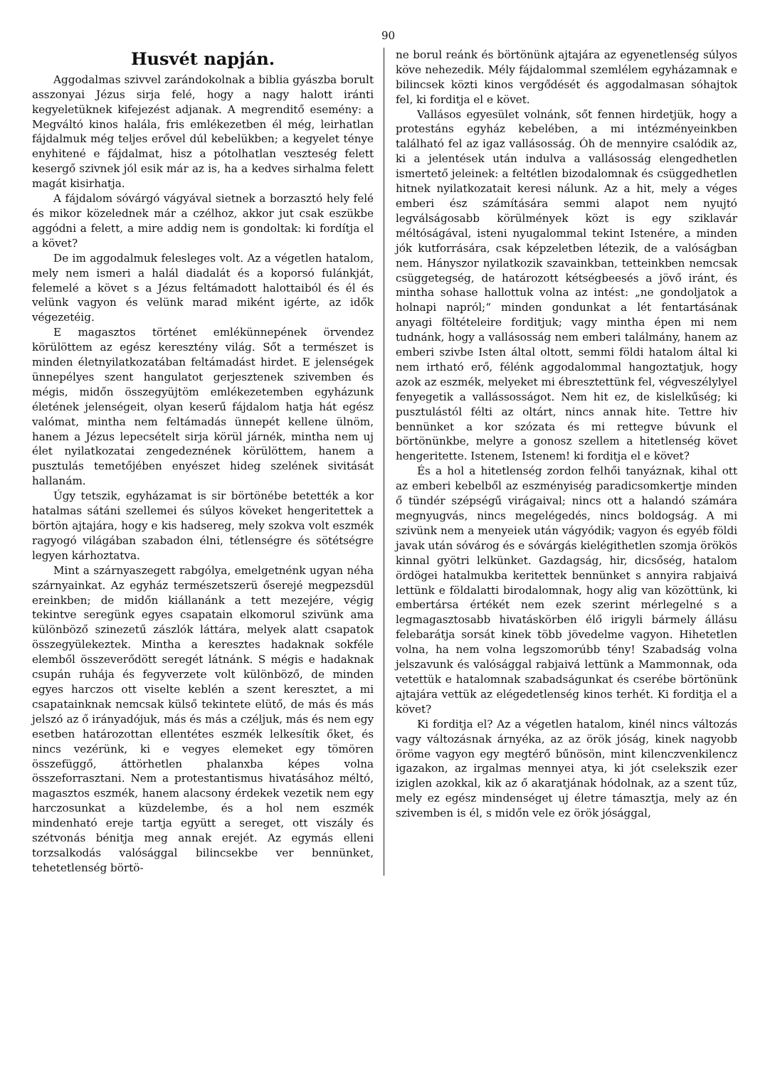90
Husvét napján.
Aggodalmas szivvel zarándokolnak a biblia gyászba borult asszonyai Jézus sirja felé, hogy a nagy halott iránti kegyeletüknek kifejezést adjanak. A megrenditő esemény: a Megváltó kinos halála, fris emlékezetben él még, leirhatlan fájdalmuk még teljes erővel dúl kebelükben; a kegyelet ténye enyhitené e fájdalmat, hisz a pótolhatlan veszteség felett kesergő szivnek jól esik már az is, ha a kedves sirhalma felett magát kisirhatja.
A fájdalom sóvárgó vágyával sietnek a borzasztó hely felé és mikor közelednek már a czélhoz, akkor jut csak eszükbe aggódni a felett, a mire addig nem is gondoltak: ki fordítja el a követ?
De im aggodalmuk felesleges volt. Az a végetlen hatalom, mely nem ismeri a halál diadalát és a koporsó fulánkját, felemelé a követ s a Jézus feltámadott halottaiból és él és velünk vagyon és velünk marad miként igérte, az idők végezetéig.
E magasztos történet emlékünnepének örvendez körülöttem az egész keresztény világ. Sőt a természet is minden életnyilatkozatában feltámadást hirdet. E jelenségek ünnepélyes szent hangulatot gerjesztenek szivemben és mégis, midőn összegyüjtöm emlékezetemben egyházunk életének jelenségeit, olyan keserű fájdalom hatja hát egész valómat, mintha nem feltámadás ünnepét kellene ülnöm, hanem a Jézus lepecsételt sirja körül járnék, mintha nem uj élet nyilatkozatai zengedeznének körülöttem, hanem a pusztulás temetőjében enyészet hideg szelének sivitását hallanám.
Úgy tetszik, egyházamat is sir börtönébe betették a kor hatalmas sátáni szellemei és súlyos köveket hengeritettek a börtön ajtajára, hogy e kis hadsereg, mely szokva volt eszmék ragyogó világában szabadon élni, tétlenségre és sötétségre legyen kárhoztatva.
Mint a szárnyaszegett rabgólya, emelgetnénk ugyan néha szárnyainkat. Az egyház természetszerü őserejé megpezsdül ereinkben; de midőn kiállanánk a tett mezejére, végig tekintve seregünk egyes csapatain elkomorul szivünk ama különböző szinezetű zászlók láttára, melyek alatt csapatok összegyülekeztek. Mintha a keresztes hadaknak sokféle elemből összeverődött seregét látnánk. S mégis e hadaknak csupán ruhája és fegyverzete volt különböző, de minden egyes harczos ott viselte keblén a szent keresztet, a mi csapatainknak nemcsak külső tekintete elütő, de más és más jelszó az ő irányadójuk, más és más a czéljuk, más és nem egy esetben határozottan ellentétes eszmék lelkesítik őket, és nincs vezérünk, ki e vegyes elemeket egy tömören összefüggő, áttörhetlen phalanxba képes volna összeforrasztani. Nem a protestantismus hivatásához méltó, magasztos eszmék, hanem alacsony érdekek vezetik nem egy harczosunkat a küzdelembe, és a hol nem eszmék mindenható ereje tartja együtt a sereget, ott viszály és szétvonás bénitja meg annak erejét. Az egymás elleni torzsalkodás valósággal bilincsekbe ver bennünket, tehetetlenség börtö-
ne borul reánk és börtönünk ajtajára az egyenetlenség súlyos köve nehezedik. Mély fájdalommal szemlélem egyházamnak e bilincsek közti kinos vergődését és aggodalmasan sóhajtok fel, ki forditja el e követ.
Vallásos egyesület volnánk, sőt fennen hirdetjük, hogy a protestáns egyház kebelében, a mi intézményeinkben található fel az igaz vallásosság. Óh de mennyire csalódik az, ki a jelentések után indulva a vallásosság elengedhetlen ismertető jeleinek: a feltétlen bizodalomnak és csüggedhetlen hitnek nyilatkozatait keresi nálunk. Az a hit, mely a véges emberi ész számítására semmi alapot nem nyujtó legválságosabb körülmények közt is egy sziklavár méltóságával, isteni nyugalommal tekint Istenére, a minden jók kutforrására, csak képzeletben létezik, de a valóságban nem. Hányszor nyilatkozik szavainkban, tetteinkben nemcsak csüggetegség, de határozott kétségbeesés a jövő iránt, és mintha sohase hallottuk volna az intést: „ne gondoljatok a holnapi napról;“ minden gondunkat a lét fentartásának anyagi föltételeire forditjuk; vagy mintha épen mi nem tudnánk, hogy a vallásosság nem emberi találmány, hanem az emberi szivbe Isten által oltott, semmi földi hatalom által ki nem irtható erő, félénk aggodalommal hangoztatjuk, hogy azok az eszmék, melyeket mi ébresztettünk fel, végveszélylyel fenyegetik a vallássosságot. Nem hit ez, de kislelkűség; ki pusztulástól félti az oltárt, nincs annak hite. Tettre hiv bennünket a kor szózata és mi rettegve búvunk el börtönünkbe, melyre a gonosz szellem a hitetlenség követ hengeritette. Istenem, Istenem! ki forditja el e követ?
És a hol a hitetlenség zordon felhői tanyáznak, kihal ott az emberi kebelből az eszményiség paradicsomkertje minden ő tündér szépségű virágaival; nincs ott a halandó számára megnyugvás, nincs megelégedés, nincs boldogság. A mi szivünk nem a menyeiek után vágyódik; vagyon és egyéb földi javak után sóvárog és e sóvárgás kielégithetlen szomja örökös kinnal gyötri lelkünket. Gazdagság, hir, dicsőség, hatalom ördögei hatalmukba keritettek bennünket s annyira rabjaivá lettünk e földalatti birodalomnak, hogy alig van közöttünk, ki embertársa értékét nem ezek szerint mérlegelné s a legmagasztosabb hivatáskörben élő irigyli bármely állásu felebarátja sorsát kinek több jövedelme vagyon. Hihetetlen volna, ha nem volna legszomorúbb tény! Szabadság volna jelszavunk és valósággal rabjaivá lettünk a Mammonnak, oda vetettük e hatalomnak szabadságunkat és cserébe börtönünk ajtajára vettük az elégedetlenség kinos terhét. Ki forditja el a követ?
Ki forditja el? Az a végetlen hatalom, kinél nincs változás vagy változásnak árnyéka, az az örök jóság, kinek nagyobb öröme vagyon egy megtérő bűnösön, mint kilenczvenkilencz igazakon, az irgalmas mennyei atya, ki jót cselekszik ezer iziglen azokkal, kik az ő akaratjának hódolnak, az a szent tűz, mely ez egész mindenséget uj életre támasztja, mely az én szivemben is él, s midőn vele ez örök jósággal,